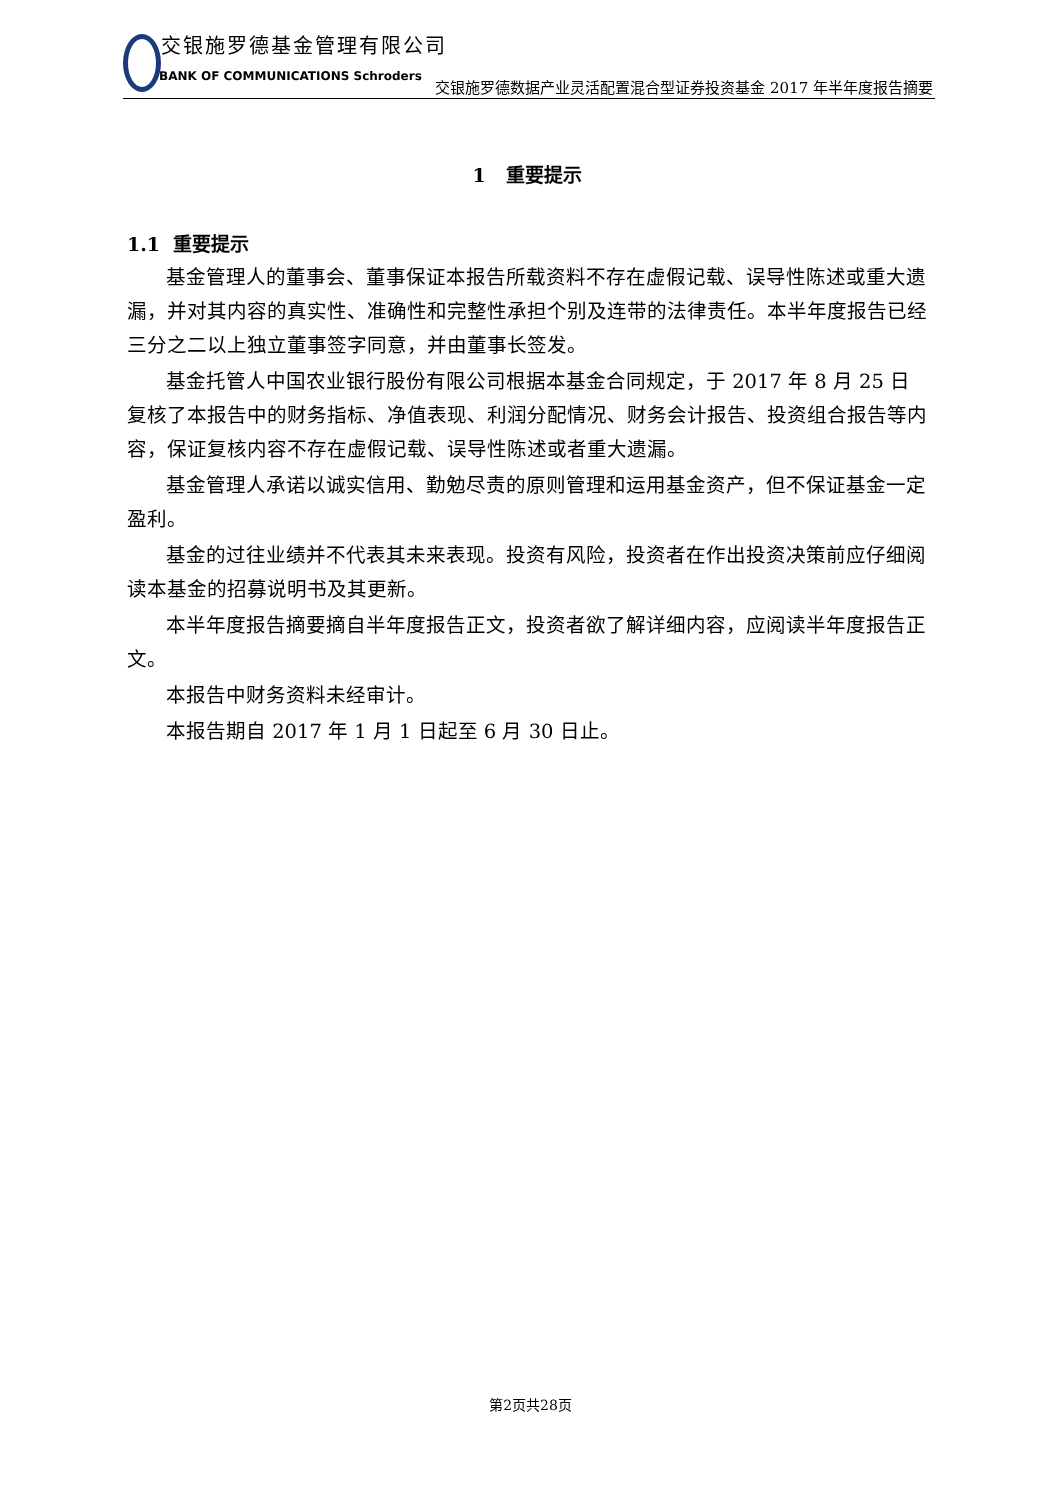交银施罗德基金管理有限公司
BANK OF COMMUNICATIONS Schroders
交银施罗德数据产业灵活配置混合型证券投资基金 2017 年半年度报告摘要
1 重要提示
1.1 重要提示
基金管理人的董事会、董事保证本报告所载资料不存在虚假记载、误导性陈述或重大遗漏，并对其内容的真实性、准确性和完整性承担个别及连带的法律责任。本半年度报告已经三分之二以上独立董事签字同意，并由董事长签发。
基金托管人中国农业银行股份有限公司根据本基金合同规定，于 2017 年 8 月 25 日复核了本报告中的财务指标、净值表现、利润分配情况、财务会计报告、投资组合报告等内容，保证复核内容不存在虚假记载、误导性陈述或者重大遗漏。
基金管理人承诺以诚实信用、勤勉尽责的原则管理和运用基金资产，但不保证基金一定盈利。
基金的过往业绩并不代表其未来表现。投资有风险，投资者在作出投资决策前应仔细阅读本基金的招募说明书及其更新。
本半年度报告摘要摘自半年度报告正文，投资者欲了解详细内容，应阅读半年度报告正文。
本报告中财务资料未经审计。
本报告期自 2017 年 1 月 1 日起至 6 月 30 日止。
第2页共28页